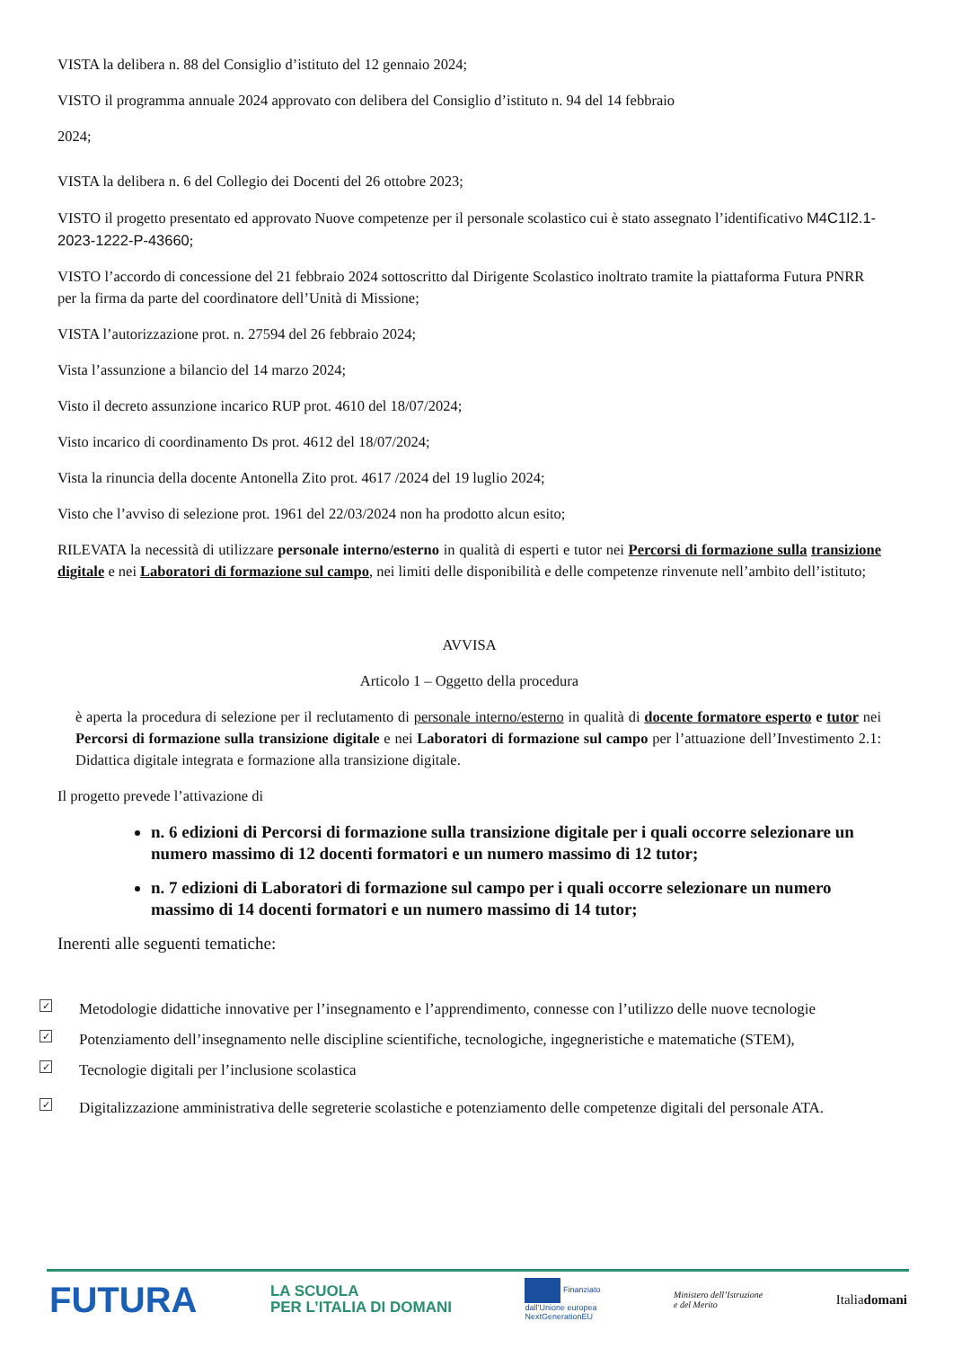VISTA la delibera n. 88 del Consiglio d’istituto del 12 gennaio 2024;
VISTO il programma annuale 2024 approvato con delibera del Consiglio d’istituto n. 94 del 14 febbraio
2024;
VISTA la delibera n. 6 del Collegio dei Docenti del 26 ottobre 2023;
VISTO il progetto presentato ed approvato Nuove competenze per il personale scolastico cui è stato assegnato l’identificativo M4C1I2.1-2023-1222-P-43660;
VISTO l’accordo di concessione del 21 febbraio 2024 sottoscritto dal Dirigente Scolastico inoltrato tramite la piattaforma Futura PNRR per la firma da parte del coordinatore dell’Unità di Missione;
VISTA l’autorizzazione prot. n. 27594 del 26 febbraio 2024;
Vista l’assunzione a bilancio del 14 marzo 2024;
Visto il decreto assunzione incarico RUP prot. 4610 del 18/07/2024;
Visto incarico di coordinamento Ds prot. 4612 del 18/07/2024;
Vista la rinuncia della docente Antonella Zito prot. 4617 /2024 del 19 luglio 2024;
Visto che l’avviso di selezione prot. 1961 del 22/03/2024 non ha prodotto alcun esito;
RILEVATA la necessità di utilizzare personale interno/esterno in qualità di esperti e tutor nei Percorsi di formazione sulla transizione digitale e nei Laboratori di formazione sul campo, nei limiti delle disponibilità e delle competenze rinvenute nell’ambito dell’istituto;
AVVISA
Articolo 1 – Oggetto della procedura
è aperta la procedura di selezione per il reclutamento di personale interno/esterno in qualità di docente formatore esperto e tutor nei Percorsi di formazione sulla transizione digitale e nei Laboratori di formazione sul campo per l’attuazione dell’Investimento 2.1: Didattica digitale integrata e formazione alla transizione digitale.
Il progetto prevede l’attivazione di
n. 6 edizioni di Percorsi di formazione sulla transizione digitale per i quali occorre selezionare un numero massimo di 12 docenti formatori e un numero massimo di 12 tutor;
n. 7 edizioni di Laboratori di formazione sul campo per i quali occorre selezionare un numero massimo di 14 docenti formatori e un numero massimo di 14 tutor;
Inerenti alle seguenti tematiche:
✓ Metodologie didattiche innovative per l’insegnamento e l’apprendimento, connesse con l’utilizzo delle nuove tecnologie
✓ Potenziamento dell’insegnamento nelle discipline scientifiche, tecnologiche, ingegneristiche e matematiche (STEM),
✓ Tecnologie digitali per l’inclusione scolastica
✓ Digitalizzazione amministrativa delle segreterie scolastiche e potenziamento delle competenze digitali del personale ATA.
FUTURA LA SCUOLA
PER L’ITALIA DI DOMANI Finanziato
dall’Unione europea
NextGenerationEU Ministero dell’Istruzione
e del Merito Italiadomani